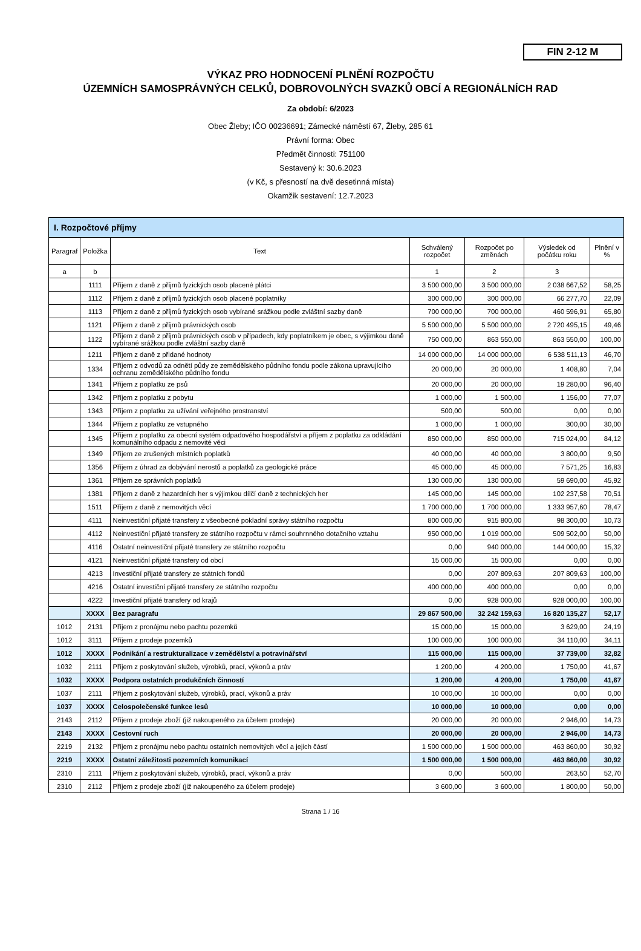FIN 2-12 M
VÝKAZ PRO HODNOCENÍ PLNĚNÍ ROZPOČTU
ÚZEMNÍCH SAMOSPRÁVNÝCH CELKŮ, DOBROVOLNÝCH SVAZKŮ OBCÍ A REGIONÁLNÍCH RAD
Za období: 6/2023
Obec Žleby; IČO 00236691; Zámecké náměstí 67, Žleby, 285 61
Právní forma: Obec
Předmět činnosti: 751100
Sestavený k: 30.6.2023
(v Kč, s přesností na dvě desetinná místa)
Okamžik sestavení: 12.7.2023
| I. Rozpočtové příjmy | | | | | | |
| --- | --- | --- | --- | --- | --- | --- |
| Paragraf | Položka | Text | Schválený rozpočet | Rozpočet po změnách | Výsledek od počátku roku | Plnění v % |
| a | b | | 1 | 2 | 3 | |
| | 1111 | Příjem z daně z příjmů fyzických osob placené plátci | 3 500 000,00 | 3 500 000,00 | 2 038 667,52 | 58,25 |
| | 1112 | Příjem z daně z příjmů fyzických osob placené poplatníky | 300 000,00 | 300 000,00 | 66 277,70 | 22,09 |
| | 1113 | Příjem z daně z příjmů fyzických osob vybírané srážkou podle zvláštní sazby daně | 700 000,00 | 700 000,00 | 460 596,91 | 65,80 |
| | 1121 | Příjem z daně z příjmů právnických osob | 5 500 000,00 | 5 500 000,00 | 2 720 495,15 | 49,46 |
| | 1122 | Příjem z daně z příjmů právnických osob v případech, kdy poplatníkem je obec, s výjimkou daně vybírané srážkou podle zvláštní sazby daně | 750 000,00 | 863 550,00 | 863 550,00 | 100,00 |
| | 1211 | Příjem z daně z přidané hodnoty | 14 000 000,00 | 14 000 000,00 | 6 538 511,13 | 46,70 |
| | 1334 | Příjem z odvodů za odnětí půdy ze zemědělského půdního fondu podle zákona upravujícího ochranu zemědělského půdního fondu | 20 000,00 | 20 000,00 | 1 408,80 | 7,04 |
| | 1341 | Příjem z poplatku ze psů | 20 000,00 | 20 000,00 | 19 280,00 | 96,40 |
| | 1342 | Příjem z poplatku z pobytu | 1 000,00 | 1 500,00 | 1 156,00 | 77,07 |
| | 1343 | Příjem z poplatku za užívání veřejného prostranství | 500,00 | 500,00 | 0,00 | 0,00 |
| | 1344 | Příjem z poplatku ze vstupného | 1 000,00 | 1 000,00 | 300,00 | 30,00 |
| | 1345 | Příjem z poplatku za obecní systém odpadového hospodářství a příjem z poplatku za odkládání komunálního odpadu z nemovité věci | 850 000,00 | 850 000,00 | 715 024,00 | 84,12 |
| | 1349 | Příjem ze zrušených místních poplatků | 40 000,00 | 40 000,00 | 3 800,00 | 9,50 |
| | 1356 | Příjem z úhrad za dobývání nerostů a poplatků za geologické práce | 45 000,00 | 45 000,00 | 7 571,25 | 16,83 |
| | 1361 | Příjem ze správních poplatků | 130 000,00 | 130 000,00 | 59 690,00 | 45,92 |
| | 1381 | Příjem z daně z hazardních her s výjimkou dílčí daně z technických her | 145 000,00 | 145 000,00 | 102 237,58 | 70,51 |
| | 1511 | Příjem z daně z nemovitých věcí | 1 700 000,00 | 1 700 000,00 | 1 333 957,60 | 78,47 |
| | 4111 | Neinvestiční přijaté transfery z všeobecné pokladní správy státního rozpočtu | 800 000,00 | 915 800,00 | 98 300,00 | 10,73 |
| | 4112 | Neinvestiční přijaté transfery ze státního rozpočtu v rámci souhrnného dotačního vztahu | 950 000,00 | 1 019 000,00 | 509 502,00 | 50,00 |
| | 4116 | Ostatní neinvestiční přijaté transfery ze státního rozpočtu | 0,00 | 940 000,00 | 144 000,00 | 15,32 |
| | 4121 | Neinvestiční přijaté transfery od obcí | 15 000,00 | 15 000,00 | 0,00 | 0,00 |
| | 4213 | Investiční přijaté transfery ze státních fondů | 0,00 | 207 809,63 | 207 809,63 | 100,00 |
| | 4216 | Ostatní investiční přijaté transfery ze státního rozpočtu | 400 000,00 | 400 000,00 | 0,00 | 0,00 |
| | 4222 | Investiční přijaté transfery od krajů | 0,00 | 928 000,00 | 928 000,00 | 100,00 |
| | XXXX | Bez paragrafu | 29 867 500,00 | 32 242 159,63 | 16 820 135,27 | 52,17 |
| 1012 | 2131 | Příjem z pronájmu nebo pachtu pozemků | 15 000,00 | 15 000,00 | 3 629,00 | 24,19 |
| 1012 | 3111 | Příjem z prodeje pozemků | 100 000,00 | 100 000,00 | 34 110,00 | 34,11 |
| 1012 | XXXX | Podnikání a restrukturalizace v zemědělství a potravinářství | 115 000,00 | 115 000,00 | 37 739,00 | 32,82 |
| 1032 | 2111 | Příjem z poskytování služeb, výrobků, prací, výkonů a práv | 1 200,00 | 4 200,00 | 1 750,00 | 41,67 |
| 1032 | XXXX | Podpora ostatních produkčních činností | 1 200,00 | 4 200,00 | 1 750,00 | 41,67 |
| 1037 | 2111 | Příjem z poskytování služeb, výrobků, prací, výkonů a práv | 10 000,00 | 10 000,00 | 0,00 | 0,00 |
| 1037 | XXXX | Celospolečenské funkce lesů | 10 000,00 | 10 000,00 | 0,00 | 0,00 |
| 2143 | 2112 | Příjem z prodeje zboží (již nakoupeného za účelem prodeje) | 20 000,00 | 20 000,00 | 2 946,00 | 14,73 |
| 2143 | XXXX | Cestovní ruch | 20 000,00 | 20 000,00 | 2 946,00 | 14,73 |
| 2219 | 2132 | Příjem z pronájmu nebo pachtu ostatních nemovitých věcí a jejich částí | 1 500 000,00 | 1 500 000,00 | 463 860,00 | 30,92 |
| 2219 | XXXX | Ostatní záležitosti pozemních komunikací | 1 500 000,00 | 1 500 000,00 | 463 860,00 | 30,92 |
| 2310 | 2111 | Příjem z poskytování služeb, výrobků, prací, výkonů a práv | 0,00 | 500,00 | 263,50 | 52,70 |
| 2310 | 2112 | Příjem z prodeje zboží (již nakoupeného za účelem prodeje) | 3 600,00 | 3 600,00 | 1 800,00 | 50,00 |
Strana 1 / 16